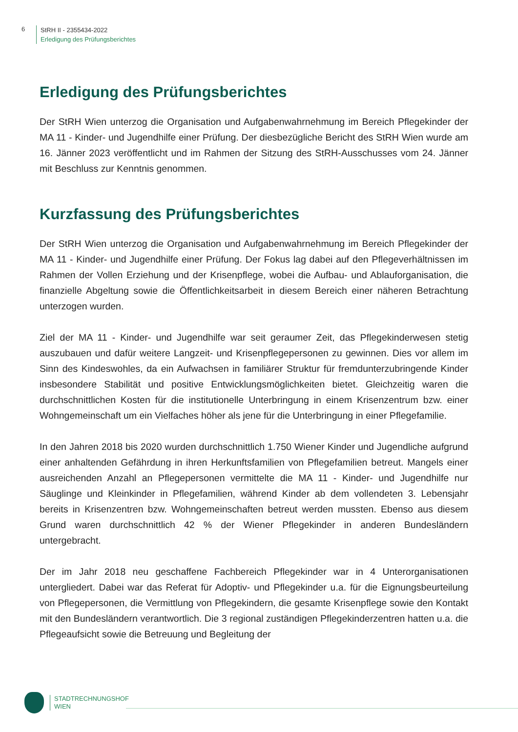6
StRH II - 2355434-2022
Erledigung des Prüfungsberichtes
Erledigung des Prüfungsberichtes
Der StRH Wien unterzog die Organisation und Aufgabenwahrnehmung im Bereich Pflegekinder der MA 11 - Kinder- und Jugendhilfe einer Prüfung. Der diesbezügliche Bericht des StRH Wien wurde am 16. Jänner 2023 veröffentlicht und im Rahmen der Sitzung des StRH-Ausschusses vom 24. Jänner mit Beschluss zur Kenntnis genommen.
Kurzfassung des Prüfungsberichtes
Der StRH Wien unterzog die Organisation und Aufgabenwahrnehmung im Bereich Pflegekinder der MA 11 - Kinder- und Jugendhilfe einer Prüfung. Der Fokus lag dabei auf den Pflegeverhältnissen im Rahmen der Vollen Erziehung und der Krisenpflege, wobei die Aufbau- und Ablauforganisation, die finanzielle Abgeltung sowie die Öffentlichkeitsarbeit in diesem Bereich einer näheren Betrachtung unterzogen wurden.
Ziel der MA 11 - Kinder- und Jugendhilfe war seit geraumer Zeit, das Pflegekinderwesen stetig auszubauen und dafür weitere Langzeit- und Krisenpflegepersonen zu gewinnen. Dies vor allem im Sinn des Kindeswohles, da ein Aufwachsen in familiärer Struktur für fremdunterzubringende Kinder insbesondere Stabilität und positive Entwicklungsmöglichkeiten bietet. Gleichzeitig waren die durchschnittlichen Kosten für die institutionelle Unterbringung in einem Krisenzentrum bzw. einer Wohngemeinschaft um ein Vielfaches höher als jene für die Unterbringung in einer Pflegefamilie.
In den Jahren 2018 bis 2020 wurden durchschnittlich 1.750 Wiener Kinder und Jugendliche aufgrund einer anhaltenden Gefährdung in ihren Herkunftsfamilien von Pflegefamilien betreut. Mangels einer ausreichenden Anzahl an Pflegepersonen vermittelte die MA 11 - Kinder- und Jugendhilfe nur Säuglinge und Kleinkinder in Pflegefamilien, während Kinder ab dem vollendeten 3. Lebensjahr bereits in Krisenzentren bzw. Wohngemeinschaften betreut werden mussten. Ebenso aus diesem Grund waren durchschnittlich 42 % der Wiener Pflegekinder in anderen Bundesländern untergebracht.
Der im Jahr 2018 neu geschaffene Fachbereich Pflegekinder war in 4 Unterorganisationen untergliedert. Dabei war das Referat für Adoptiv- und Pflegekinder u.a. für die Eignungsbeurteilung von Pflegepersonen, die Vermittlung von Pflegekindern, die gesamte Krisenpflege sowie den Kontakt mit den Bundesländern verantwortlich. Die 3 regional zuständigen Pflegekinderzentren hatten u.a. die Pflegeaufsicht sowie die Betreuung und Begleitung der
STADTRECHNUNGSHOF
WIEN